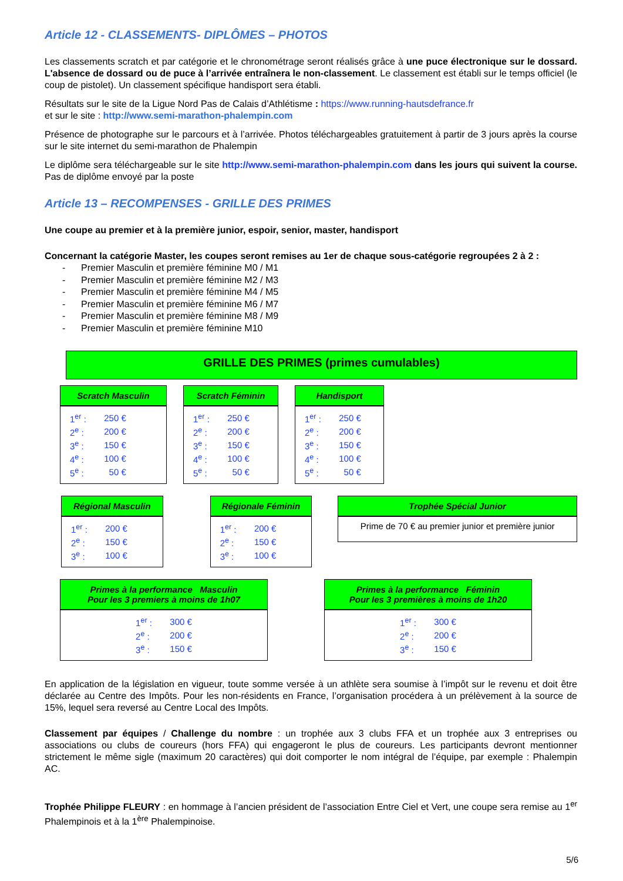Article 12 - CLASSEMENTS- DIPLÔMES – PHOTOS
Les classements scratch et par catégorie et le chronométrage seront réalisés grâce à une puce électronique sur le dossard. L'absence de dossard ou de puce à l’arrivée entraînera le non-classement. Le classement est établi sur le temps officiel (le coup de pistolet). Un classement spécifique handisport sera établi.
Résultats sur le site de la Ligue Nord Pas de Calais d’Athlétisme : https://www.running-hautsdefrance.fr
et sur le site : http://www.semi-marathon-phalempin.com
Présence de photographe sur le parcours et à l’arrivée. Photos téléchargeables gratuitement à partir de 3 jours après la course sur le site internet du semi-marathon de Phalempin
Le diplôme sera téléchargeable sur le site http://www.semi-marathon-phalempin.com dans les jours qui suivent la course. Pas de diplôme envoyé par la poste
Article 13 – RECOMPENSES - GRILLE DES PRIMES
Une coupe au premier et à la première junior, espoir, senior, master, handisport
Concernant la catégorie Master, les coupes seront remises au 1er de chaque sous-catégorie regroupées 2 à 2 :
- Premier Masculin et première féminine M0 / M1
- Premier Masculin et première féminine M2 / M3
- Premier Masculin et première féminine M4 / M5
- Premier Masculin et première féminine M6 / M7
- Premier Masculin et première féminine M8 / M9
- Premier Masculin et première féminine M10
GRILLE DES PRIMES (primes cumulables)
Scratch Masculin
| 1<sup>er</sup> : | 250 € |
| 2<sup>e</sup> : | 200 € |
| 3<sup>e</sup> : | 150 € |
| 4<sup>e</sup> : | 100 € |
| 5<sup>e</sup> : | 50 € |
Scratch Féminin
| 1<sup>er</sup> : | 250 € |
| 2<sup>e</sup> : | 200 € |
| 3<sup>e</sup> : | 150 € |
| 4<sup>e</sup> : | 100 € |
| 5<sup>e</sup> : | 50 € |
Handisport
| 1<sup>er</sup> : | 250 € |
| 2<sup>e</sup> : | 200 € |
| 3<sup>e</sup> : | 150 € |
| 4<sup>e</sup> : | 100 € |
| 5<sup>e</sup> : | 50 € |
Régional Masculin
| 1<sup>er</sup> : | 200 € |
| 2<sup>e</sup> : | 150 € |
| 3<sup>e</sup> : | 100 € |
Régionale Féminin
| 1<sup>er</sup> : | 200 € |
| 2<sup>e</sup> : | 150 € |
| 3<sup>e</sup> : | 100 € |
Trophée Spécial Junior
Prime de 70 € au premier junior et première junior
Primes à la performance Masculin
Pour les 3 premiers à moins de 1h07
| 1<sup>er</sup> : | 300 € |
| 2<sup>e</sup> : | 200 € |
| 3<sup>e</sup> : | 150 € |
Primes à la performance Féminin
Pour les 3 premières à moins de 1h20
| 1<sup>er</sup> : | 300 € |
| 2<sup>e</sup> : | 200 € |
| 3<sup>e</sup> : | 150 € |
En application de la législation en vigueur, toute somme versée à un athlète sera soumise à l’impôt sur le revenu et doit être déclarée au Centre des Impôts. Pour les non-résidents en France, l’organisation procédera à un prélèvement à la source de 15%, lequel sera reversé au Centre Local des Impôts.
Classement par équipes / Challenge du nombre : un trophée aux 3 clubs FFA et un trophée aux 3 entreprises ou associations ou clubs de coureurs (hors FFA) qui engageront le plus de coureurs. Les participants devront mentionner strictement le même sigle (maximum 20 caractères) qui doit comporter le nom intégral de l’équipe, par exemple : Phalempin AC.
Trophée Philippe FLEURY : en hommage à l’ancien président de l’association Entre Ciel et Vert, une coupe sera remise au 1<sup>er</sup> Phalempinois et à la 1<sup>ère</sup> Phalempinoise.
5/6